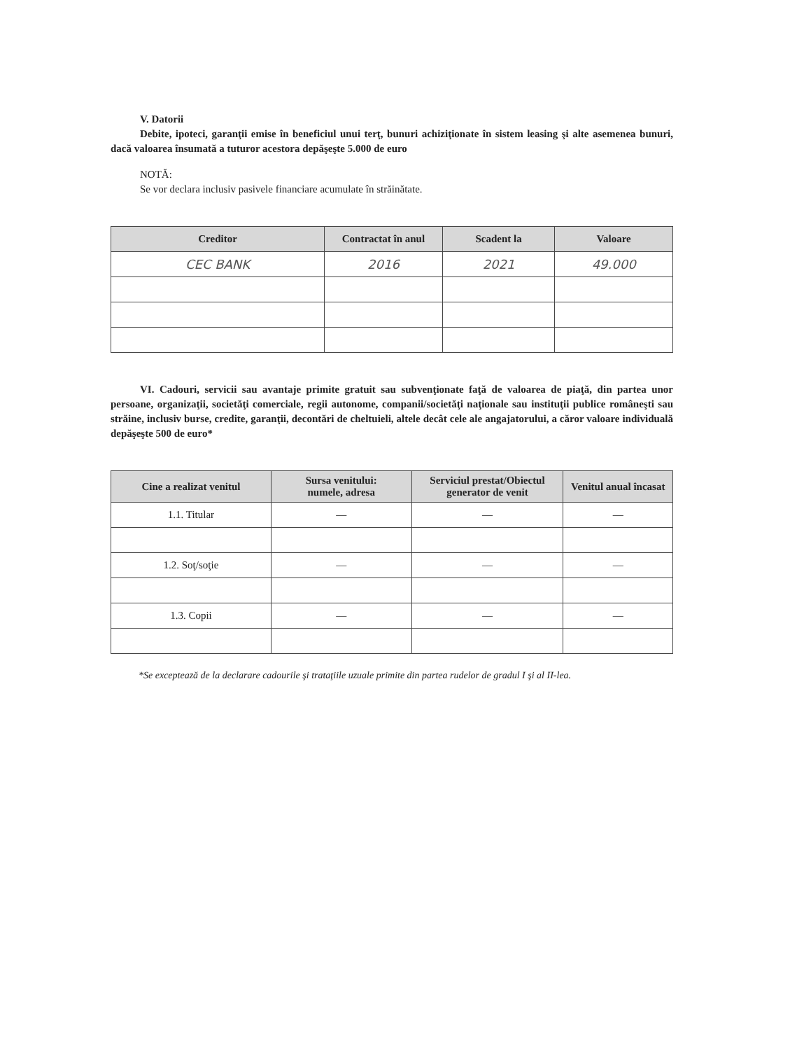V. Datorii
Debite, ipoteci, garanţii emise în beneficiul unui terţ, bunuri achiziţionate în sistem leasing şi alte asemenea bunuri, dacă valoarea însumată a tuturor acestora depăşeşte 5.000 de euro
NOTĂ:
Se vor declara inclusiv pasivele financiare acumulate în străinătate.
| Creditor | Contractat în anul | Scadent la | Valoare |
| --- | --- | --- | --- |
| CEC BANK | 2016 | 2021 | 49.000 |
VI. Cadouri, servicii sau avantaje primite gratuit sau subvenţionate faţă de valoarea de piaţă, din partea unor persoane, organizaţii, societăţi comerciale, regii autonome, companii/societăţi naţionale sau instituţii publice româneşti sau străine, inclusiv burse, credite, garanţii, decontări de cheltuieli, altele decât cele ale angajatorului, a căror valoare individuală depăşeşte 500 de euro*
| Cine a realizat venitul | Sursa venitului: numele, adresa | Serviciul prestat/Obiectul generator de venit | Venitul anual încasat |
| --- | --- | --- | --- |
| 1.1. Titular | — | — | — |
| 1.2. Soţ/soţie | — | — | — |
| 1.3. Copii | — | — | — |
*Se exceptează de la declarare cadourile şi trataţiile uzuale primite din partea rudelor de gradul I şi al II-lea.